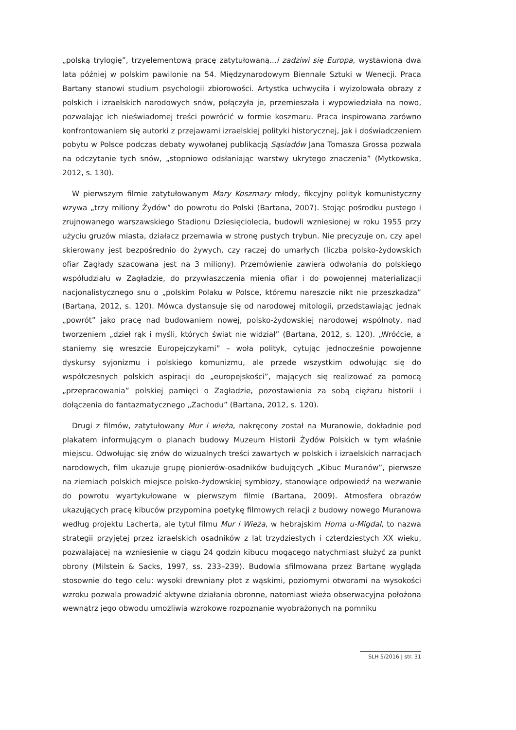„polską trylogię”, trzyelementową pracę zatytułowaną...i zadziwi się Europa, wystawioną dwa lata później w polskim pawilonie na 54. Międzynarodowym Biennale Sztuki w Wenecji. Praca Bartany stanowi studium psychologii zbiorowości. Artystka uchwyciła i wyizolowała obrazy z polskich i izraelskich narodowych snów, połączyła je, przemieszała i wypowiedziała na nowo, pozwalając ich nieświadomej treści powrócić w formie koszmaru. Praca inspirowana zarówno konfrontowaniem się autorki z przejawami izraelskiej polityki historycznej, jak i doświadczeniem pobytu w Polsce podczas debaty wywołanej publikacją Sąsiadów Jana Tomasza Grossa pozwala na odczytanie tych snów, „stopniowo odsłaniając warstwy ukrytego znaczenia” (Mytkowska, 2012, s. 130).
W pierwszym filmie zatytułowanym Mary Koszmary młody, fikcyjny polityk komunistyczny wzywa „trzy miliony Żydów” do powrotu do Polski (Bartana, 2007). Stojąc pośrodku pustego i zrujnowanego warszawskiego Stadionu Dziesięciolecia, budowli wzniesionej w roku 1955 przy użyciu gruzów miasta, działacz przemawia w stronę pustych trybun. Nie precyzuje on, czy apel skierowany jest bezpośrednio do żywych, czy raczej do umarłych (liczba polsko-żydowskich ofiar Zagłady szacowana jest na 3 miliony). Przemówienie zawiera odwołania do polskiego współudziału w Zagładzie, do przywłaszczenia mienia ofiar i do powojennej materializacji nacjonalistycznego snu o „polskim Polaku w Polsce, któremu nareszcie nikt nie przeszkadza” (Bartana, 2012, s. 120). Mówca dystansuje się od narodowej mitologii, przedstawiając jednak „powrót” jako pracę nad budowaniem nowej, polsko-żydowskiej narodowej wspólnoty, nad tworzeniem „dzieł rąk i myśli, których świat nie widział” (Bartana, 2012, s. 120). „Wróćcie, a staniemy się wreszcie Europejczykami” – woła polityk, cytując jednocześnie powojenne dyskursy syjonizmu i polskiego komunizmu, ale przede wszystkim odwołując się do współczesnych polskich aspiracji do „europejskości”, mających się realizować za pomocą „przepracowania” polskiej pamięci o Zagładzie, pozostawienia za sobą ciężaru historii i dołączenia do fantazmatycznego „Zachodu” (Bartana, 2012, s. 120).
Drugi z filmów, zatytułowany Mur i wieża, nakręcony został na Muranowie, dokładnie pod plakatem informującym o planach budowy Muzeum Historii Żydów Polskich w tym właśnie miejscu. Odwołując się znów do wizualnych treści zawartych w polskich i izraelskich narracjach narodowych, film ukazuje grupę pionierów-osadników budujących „Kibuc Muranów”, pierwsze na ziemiach polskich miejsce polsko-żydowskiej symbiozy, stanowiące odpowiedź na wezwanie do powrotu wyartykułowane w pierwszym filmie (Bartana, 2009). Atmosfera obrazów ukazujących pracę kibuców przypomina poetykę filmowych relacji z budowy nowego Muranowa według projektu Lacherta, ale tytuł filmu Mur i Wieża, w hebrajskim Homa u-Migdal, to nazwa strategii przyjętej przez izraelskich osadników z lat trzydziestych i czterdziestych XX wieku, pozwalającej na wzniesienie w ciągu 24 godzin kibucu mogącego natychmiast służyć za punkt obrony (Milstein & Sacks, 1997, ss. 233–239). Budowla sfilmowana przez Bartanę wygląda stosownie do tego celu: wysoki drewniany płot z wąskimi, poziomymi otworami na wysokości wzroku pozwala prowadzić aktywne działania obronne, natomiast wieża obserwacyjna położona wewnątrz jego obwodu umożliwia wzrokowe rozpoznanie wyobrażonych na pomniku
SLH 5/2016 | str. 31